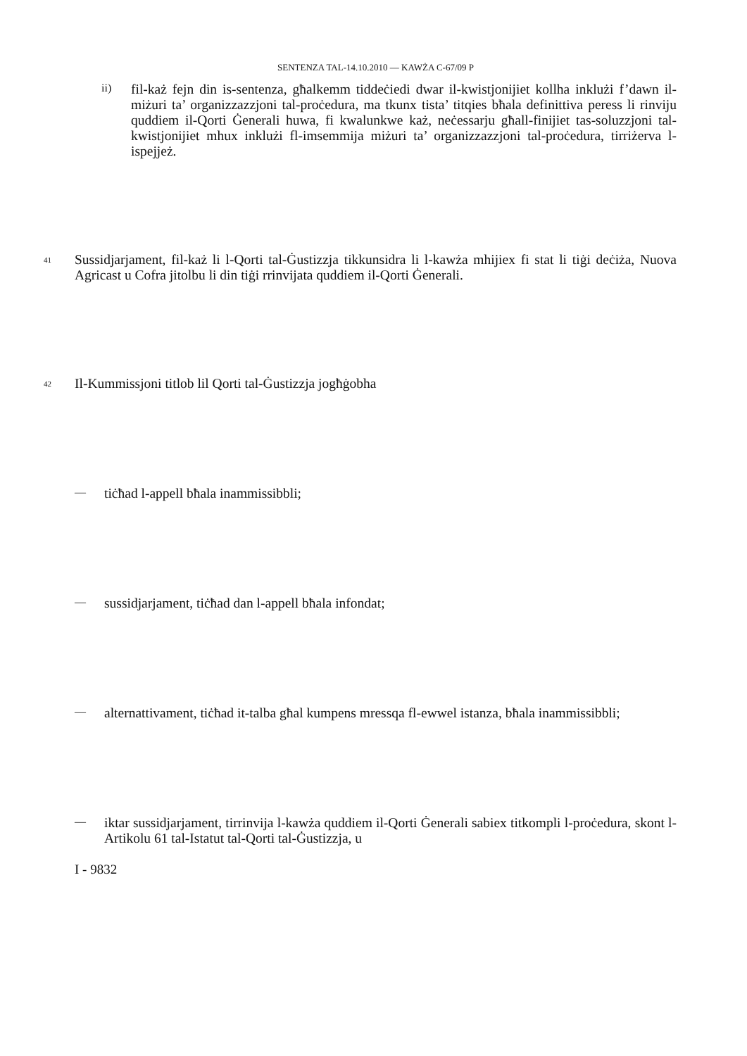SENTENZA TAL-14.10.2010 — KAWŻA C-67/09 P
ii)
fil-każ fejn din is-sentenza, għalkemm tiddeċiedi dwar il-kwistjonijiet kollha inklużi f’dawn il-miżuri ta’ organizzazzjoni tal-proċedura, ma tkunx tista’ titqies bħala definittiva peress li rinviju quddiem il-Qorti Ġenerali huwa, fi kwalunkwe każ, neċessarju għall-finijiet tas-soluzzjoni tal-kwistjonijiet mhux inklużi fl-imsemmija miżuri ta’ organizzazzjoni tal-proċedura, tirriżerva l-ispejjeż.
41
Sussidjarjament, fil-każ li l-Qorti tal-Ġustizzja tikkunsidra li l-kawża mhijiex fi stat li tiġi deċiża, Nuova Agricast u Cofra jitolbu li din tiġi rrinvijata quddiem il-Qorti Ġenerali.
42
Il-Kummissjoni titlob lil Qorti tal-Ġustizzja jogħġobha
—
tiċħad l-appell bħala inammissibbli;
—
sussidjarjament, tiċħad dan l-appell bħala infondat;
—
alternattivament, tiċħad it-talba għal kumpens mressqa fl-ewwel istanza, bħala inammissibbli;
—
iktar sussidjarjament, tirrinvija l-kawża quddiem il-Qorti Ġenerali sabiex titkompli l-proċedura, skont l-Artikolu 61 tal-Istatut tal-Qorti tal-Ġustizzja, u
I - 9832